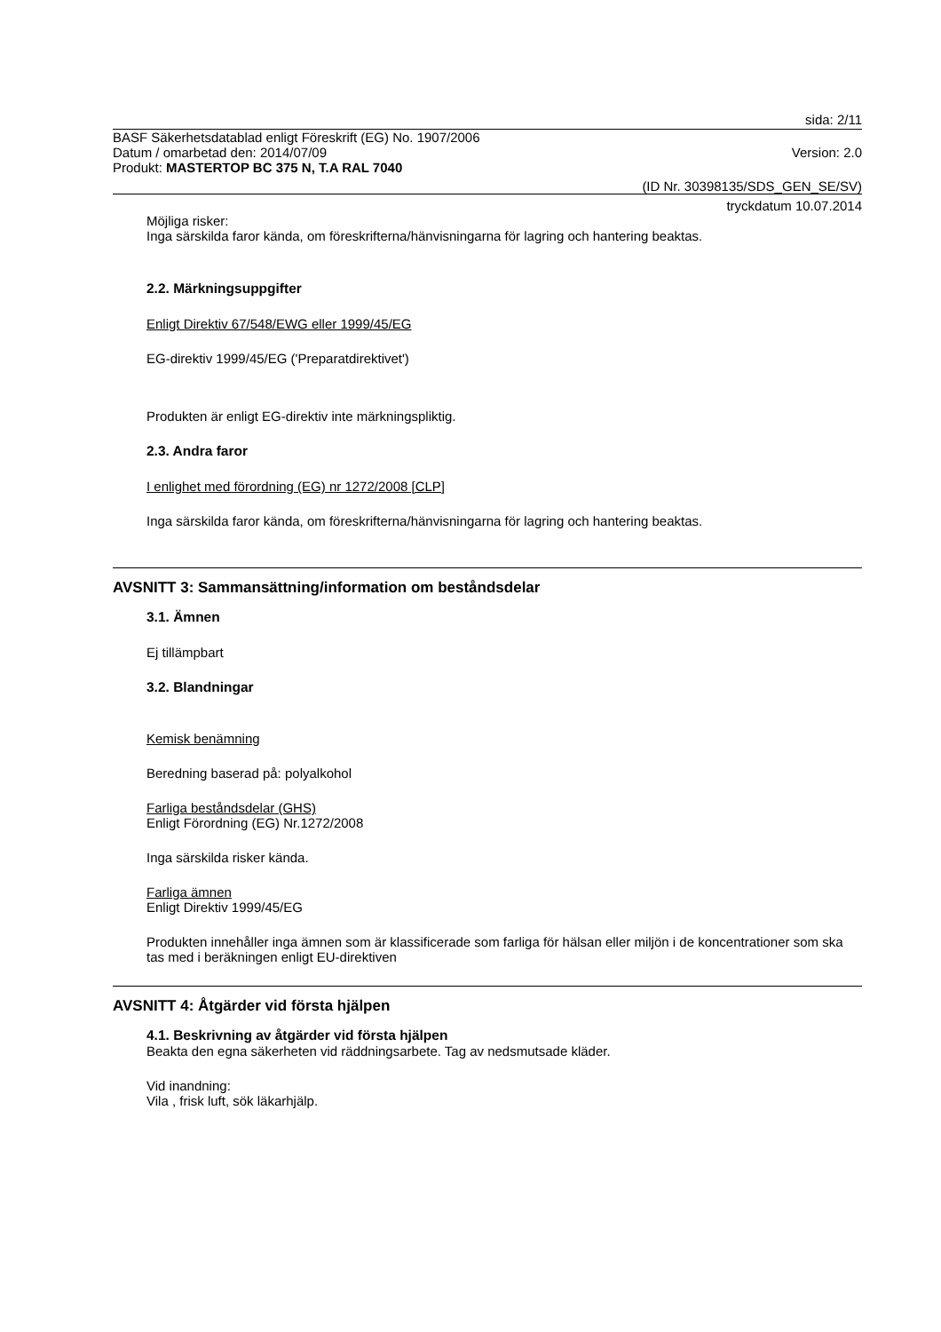sida: 2/11
BASF Säkerhetsdatablad enligt Föreskrift (EG) No. 1907/2006
Datum / omarbetad den: 2014/07/09
Version: 2.0
Produkt: MASTERTOP BC 375 N, T.A RAL 7040
(ID Nr. 30398135/SDS_GEN_SE/SV)
tryckdatum 10.07.2014
Möjliga risker:
Inga särskilda faror kända, om föreskrifterna/hänvisningarna för lagring och hantering beaktas.
2.2. Märkningsuppgifter
Enligt Direktiv 67/548/EWG eller 1999/45/EG
EG-direktiv 1999/45/EG ('Preparatdirektivet')
Produkten är enligt EG-direktiv inte märkningspliktig.
2.3. Andra faror
I enlighet med förordning (EG) nr 1272/2008 [CLP]
Inga särskilda faror kända, om föreskrifterna/hänvisningarna för lagring och hantering beaktas.
AVSNITT 3: Sammansättning/information om beståndsdelar
3.1. Ämnen
Ej tillämpbart
3.2. Blandningar
Kemisk benämning
Beredning baserad på: polyalkohol
Farliga beståndsdelar (GHS)
Enligt Förordning (EG) Nr.1272/2008
Inga särskilda risker kända.
Farliga ämnen
Enligt Direktiv 1999/45/EG
Produkten innehåller inga ämnen som är klassificerade som farliga för hälsan eller miljön i de koncentrationer som ska tas med i beräkningen enligt EU-direktiven
AVSNITT 4: Åtgärder vid första hjälpen
4.1. Beskrivning av åtgärder vid första hjälpen
Beakta den egna säkerheten vid räddningsarbete. Tag av nedsmutsade kläder.
Vid inandning:
Vila , frisk luft, sök läkarhjälp.